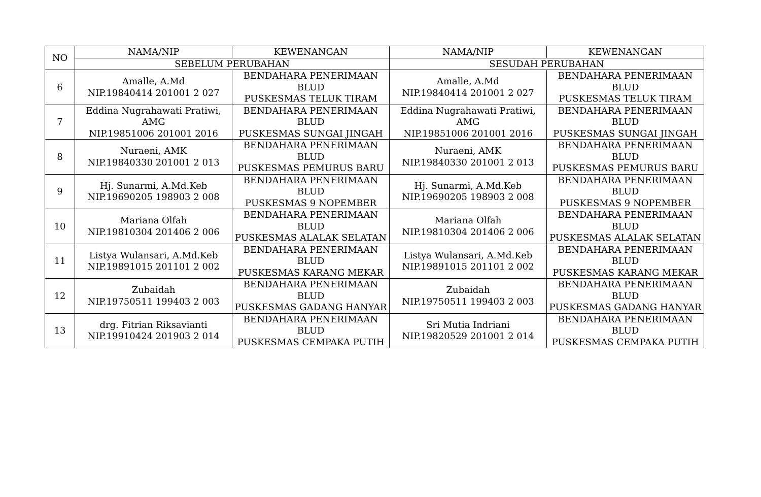| NO | NAMA/NIP | KEWENANGAN | NAMA/NIP | KEWENANGAN |
| --- | --- | --- | --- | --- |
| | SEBELUM PERUBAHAN | | SESUDAH PERUBAHAN | |
| 6 | Amalle, A.Md NIP.19840414 201001 2 027 | BENDAHARA PENERIMAAN BLUD PUSKESMAS TELUK TIRAM | Amalle, A.Md NIP.19840414 201001 2 027 | BENDAHARA PENERIMAAN BLUD PUSKESMAS TELUK TIRAM |
| 7 | Eddina Nugrahawati Pratiwi, AMG NIP.19851006 201001 2016 | BENDAHARA PENERIMAAN BLUD PUSKESMAS SUNGAI JINGAH | Eddina Nugrahawati Pratiwi, AMG NIP.19851006 201001 2016 | BENDAHARA PENERIMAAN BLUD PUSKESMAS SUNGAI JINGAH |
| 8 | Nuraeni, AMK NIP.19840330 201001 2 013 | BENDAHARA PENERIMAAN BLUD PUSKESMAS PEMURUS BARU | Nuraeni, AMK NIP.19840330 201001 2 013 | BENDAHARA PENERIMAAN BLUD PUSKESMAS PEMURUS BARU |
| 9 | Hj. Sunarmi, A.Md.Keb NIP.19690205 198903 2 008 | BENDAHARA PENERIMAAN BLUD PUSKESMAS 9 NOPEMBER | Hj. Sunarmi, A.Md.Keb NIP.19690205 198903 2 008 | BENDAHARA PENERIMAAN BLUD PUSKESMAS 9 NOPEMBER |
| 10 | Mariana Olfah NIP.19810304 201406 2 006 | BENDAHARA PENERIMAAN BLUD PUSKESMAS ALALAK SELATAN | Mariana Olfah NIP.19810304 201406 2 006 | BENDAHARA PENERIMAAN BLUD PUSKESMAS ALALAK SELATAN |
| 11 | Listya Wulansari, A.Md.Keb NIP.19891015 201101 2 002 | BENDAHARA PENERIMAAN BLUD PUSKESMAS KARANG MEKAR | Listya Wulansari, A.Md.Keb NIP.19891015 201101 2 002 | BENDAHARA PENERIMAAN BLUD PUSKESMAS KARANG MEKAR |
| 12 | Zubaidah NIP.19750511 199403 2 003 | BENDAHARA PENERIMAAN BLUD PUSKESMAS GADANG HANYAR | Zubaidah NIP.19750511 199403 2 003 | BENDAHARA PENERIMAAN BLUD PUSKESMAS GADANG HANYAR |
| 13 | drg. Fitrian Riksavianti NIP.19910424 201903 2 014 | BENDAHARA PENERIMAAN BLUD PUSKESMAS CEMPAKA PUTIH | Sri Mutia Indriani NIP.19820529 201001 2 014 | BENDAHARA PENERIMAAN BLUD PUSKESMAS CEMPAKA PUTIH |